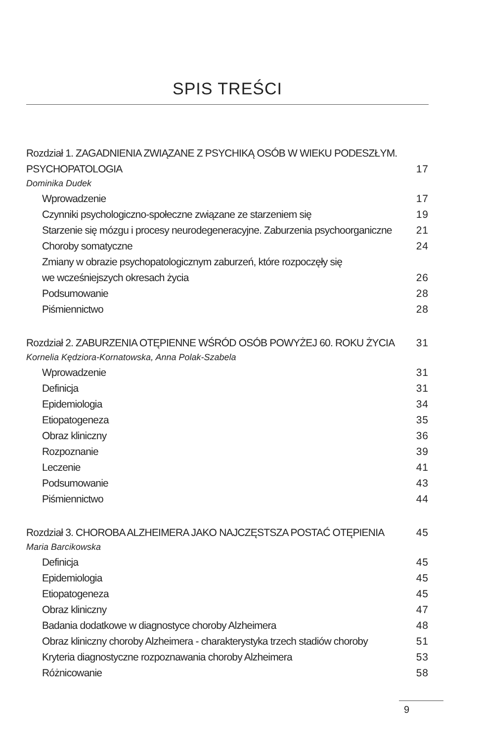SPIS TREŚCI
Rozdział 1. ZAGADNIENIA ZWIĄZANE Z PSYCHIKĄ OSÓB W WIEKU PODESZŁYM.
PSYCHOPATOLOGIA 17
Dominika Dudek
Wprowadzenie 17
Czynniki psychologiczno-społeczne związane ze starzeniem się 19
Starzenie się mózgu i procesy neurodegeneracyjne. Zaburzenia psychoorganiczne 21
Choroby somatyczne 24
Zmiany w obrazie psychopatologicznym zaburzeń, które rozpoczęły się
we wcześniejszych okresach życia 26
Podsumowanie 28
Piśmiennictwo 28
Rozdział 2. ZABURZENIA OTĘPIENNE WŚRÓD OSÓB POWYŻEJ 60. ROKU ŻYCIA 31
Kornelia Kędziora-Kornatowska, Anna Polak-Szabela
Wprowadzenie 31
Definicja 31
Epidemiologia 34
Etiopatogeneza 35
Obraz kliniczny 36
Rozpoznanie 39
Leczenie 41
Podsumowanie 43
Piśmiennictwo 44
Rozdział 3. CHOROBA ALZHEIMERA JAKO NAJCZĘSTSZA POSTAĆ OTĘPIENIA 45
Maria Barcikowska
Definicja 45
Epidemiologia 45
Etiopatogeneza 45
Obraz kliniczny 47
Badania dodatkowe w diagnostyce choroby Alzheimera 48
Obraz kliniczny choroby Alzheimera - charakterystyka trzech stadiów choroby 51
Kryteria diagnostyczne rozpoznawania choroby Alzheimera 53
Różnicowanie 58
9